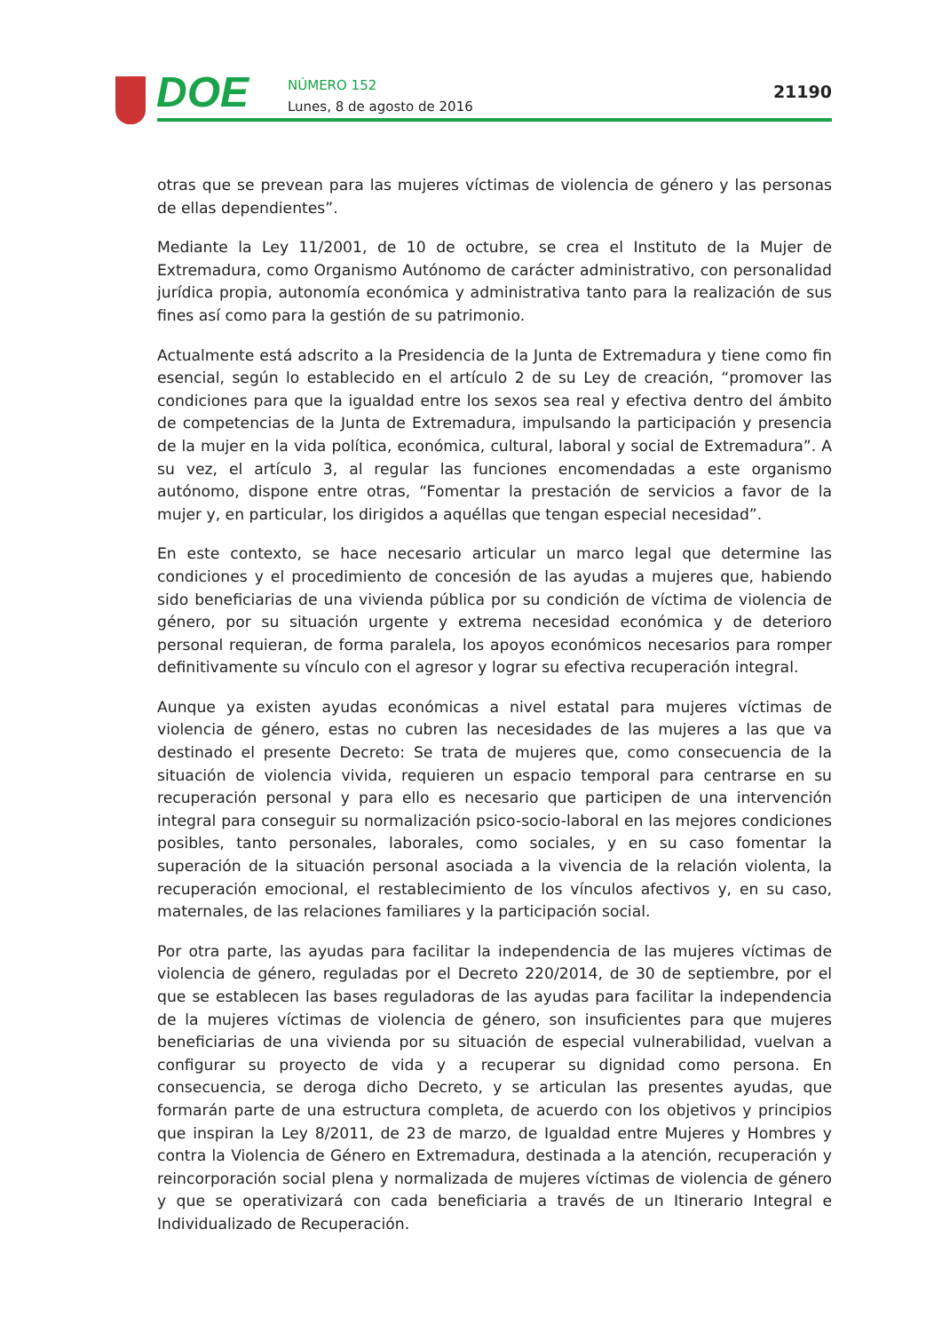DOE
NÚMERO 152
Lunes, 8 de agosto de 2016
21190
otras que se prevean para las mujeres víctimas de violencia de género y las personas de ellas dependientes”.
Mediante la Ley 11/2001, de 10 de octubre, se crea el Instituto de la Mujer de Extremadura, como Organismo Autónomo de carácter administrativo, con personalidad jurídica propia, autonomía económica y administrativa tanto para la realización de sus fines así como para la gestión de su patrimonio.
Actualmente está adscrito a la Presidencia de la Junta de Extremadura y tiene como fin esencial, según lo establecido en el artículo 2 de su Ley de creación, “promover las condiciones para que la igualdad entre los sexos sea real y efectiva dentro del ámbito de competencias de la Junta de Extremadura, impulsando la participación y presencia de la mujer en la vida política, económica, cultural, laboral y social de Extremadura”. A su vez, el artículo 3, al regular las funciones encomendadas a este organismo autónomo, dispone entre otras, “Fomentar la prestación de servicios a favor de la mujer y, en particular, los dirigidos a aquéllas que tengan especial necesidad”.
En este contexto, se hace necesario articular un marco legal que determine las condiciones y el procedimiento de concesión de las ayudas a mujeres que, habiendo sido beneficiarias de una vivienda pública por su condición de víctima de violencia de género, por su situación urgente y extrema necesidad económica y de deterioro personal requieran, de forma paralela, los apoyos económicos necesarios para romper definitivamente su vínculo con el agresor y lograr su efectiva recuperación integral.
Aunque ya existen ayudas económicas a nivel estatal para mujeres víctimas de violencia de género, estas no cubren las necesidades de las mujeres a las que va destinado el presente Decreto: Se trata de mujeres que, como consecuencia de la situación de violencia vivida, requieren un espacio temporal para centrarse en su recuperación personal y para ello es necesario que participen de una intervención integral para conseguir su normalización psico-socio-laboral en las mejores condiciones posibles, tanto personales, laborales, como sociales, y en su caso fomentar la superación de la situación personal asociada a la vivencia de la relación violenta, la recuperación emocional, el restablecimiento de los vínculos afectivos y, en su caso, maternales, de las relaciones familiares y la participación social.
Por otra parte, las ayudas para facilitar la independencia de las mujeres víctimas de violencia de género, reguladas por el Decreto 220/2014, de 30 de septiembre, por el que se establecen las bases reguladoras de las ayudas para facilitar la independencia de la mujeres víctimas de violencia de género, son insuficientes para que mujeres beneficiarias de una vivienda por su situación de especial vulnerabilidad, vuelvan a configurar su proyecto de vida y a recuperar su dignidad como persona. En consecuencia, se deroga dicho Decreto, y se articulan las presentes ayudas, que formarán parte de una estructura completa, de acuerdo con los objetivos y principios que inspiran la Ley 8/2011, de 23 de marzo, de Igualdad entre Mujeres y Hombres y contra la Violencia de Género en Extremadura, destinada a la atención, recuperación y reincorporación social plena y normalizada de mujeres víctimas de violencia de género y que se operativizará con cada beneficiaria a través de un Itinerario Integral e Individualizado de Recuperación.